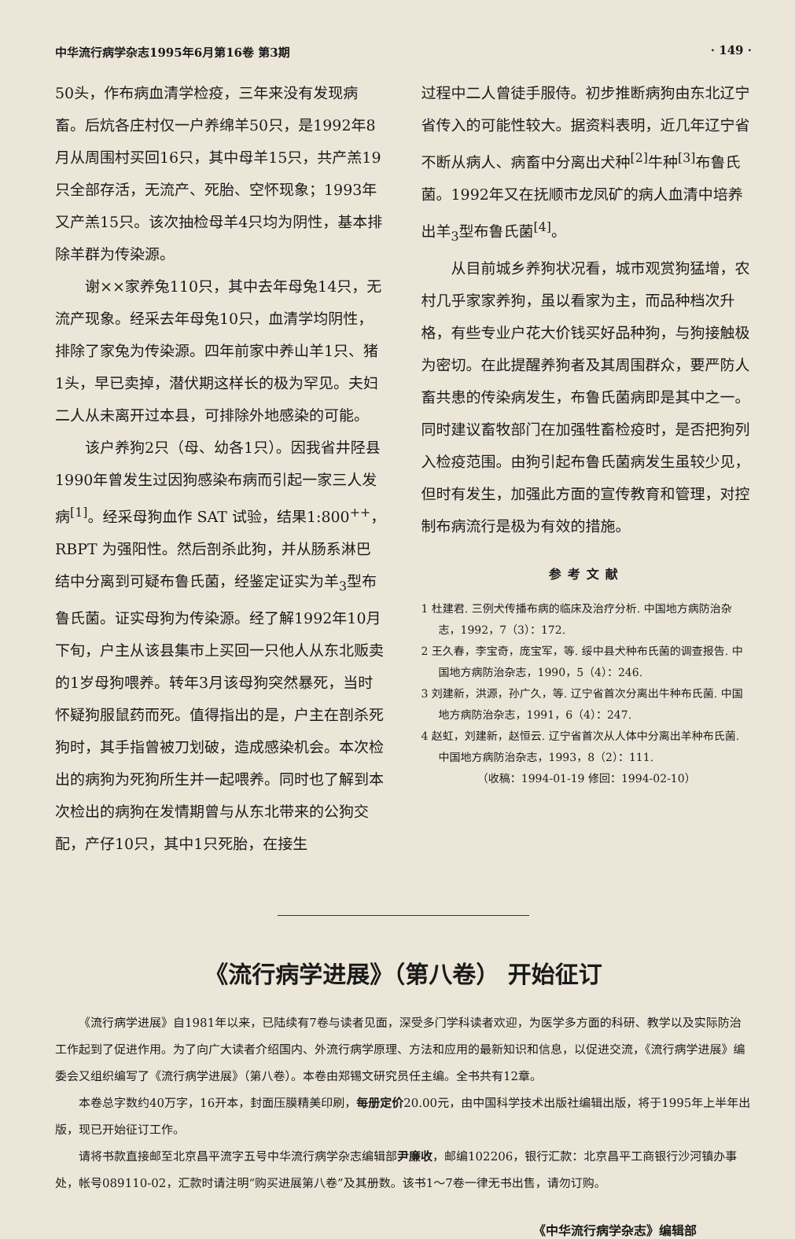中华流行病学杂志1995年6月第16卷 第3期 · 149 ·
50头，作布病血清学检疫，三年来没有发现病畜。后炕各庄村仅一户养绵羊50只，是1992年8月从周围村买回16只，其中母羊15只，共产羔19只全部存活，无流产、死胎、空怀现象；1993年又产羔15只。该次抽检母羊4只均为阴性，基本排除羊群为传染源。
谢××家养兔110只，其中去年母兔14只，无流产现象。经采去年母兔10只，血清学均阴性，排除了家兔为传染源。四年前家中养山羊1只、猪1头，早已卖掉，潜伏期这样长的极为罕见。夫妇二人从未离开过本县，可排除外地感染的可能。
该户养狗2只（母、幼各1只）。因我省井陉县1990年曾发生过因狗感染布病而引起一家三人发病<sup>[1]</sup>。经采母狗血作 SAT 试验，结果1:800<sup>++</sup>，RBPT 为强阳性。然后剖杀此狗，并从肠系淋巴结中分离到可疑布鲁氏菌，经鉴定证实为羊<sub>3</sub>型布鲁氏菌。证实母狗为传染源。经了解1992年10月下旬，户主从该县集市上买回一只他人从东北贩卖的1岁母狗喂养。转年3月该母狗突然暴死，当时怀疑狗服鼠药而死。值得指出的是，户主在剖杀死狗时，其手指曾被刀划破，造成感染机会。本次检出的病狗为死狗所生并一起喂养。同时也了解到本次检出的病狗在发情期曾与从东北带来的公狗交配，产仔10只，其中1只死胎，在接生
过程中二人曾徒手服侍。初步推断病狗由东北辽宁省传入的可能性较大。据资料表明，近几年辽宁省不断从病人、病畜中分离出犬种<sup>[2]</sup>牛种<sup>[3]</sup>布鲁氏菌。1992年又在抚顺市龙凤矿的病人血清中培养出羊<sub>3</sub>型布鲁氏菌<sup>[4]</sup>。
从目前城乡养狗状况看，城市观赏狗猛增，农村几乎家家养狗，虽以看家为主，而品种档次升格，有些专业户花大价钱买好品种狗，与狗接触极为密切。在此提醒养狗者及其周围群众，要严防人畜共患的传染病发生，布鲁氏菌病即是其中之一。同时建议畜牧部门在加强牲畜检疫时，是否把狗列入检疫范围。由狗引起布鲁氏菌病发生虽较少见，但时有发生，加强此方面的宣传教育和管理，对控制布病流行是极为有效的措施。
参考文献
1 杜建君. 三例犬传播布病的临床及治疗分析. 中国地方病防治杂志，1992，7（3）：172.
2 王久春，李宝奇，庞宝军，等. 绥中县犬种布氏菌的调查报告. 中国地方病防治杂志，1990，5（4）：246.
3 刘建新，洪源，孙广久，等. 辽宁省首次分离出牛种布氏菌. 中国地方病防治杂志，1991，6（4）：247.
4 赵虹，刘建新，赵恒云. 辽宁省首次从人体中分离出羊种布氏菌. 中国地方病防治杂志，1993，8（2）：111.
（收稿：1994-01-19 修回：1994-02-10）
《流行病学进展》（第八卷） 开始征订
《流行病学进展》自1981年以来，已陆续有7卷与读者见面，深受多门学科读者欢迎，为医学多方面的科研、教学以及实际防治工作起到了促进作用。为了向广大读者介绍国内、外流行病学原理、方法和应用的最新知识和信息，以促进交流，《流行病学进展》编委会又组织编写了《流行病学进展》（第八卷）。本卷由郑锡文研究员任主编。全书共有12章。
本卷总字数约40万字，16开本，封面压膜精美印刷，每册定价20.00元，由中国科学技术出版社编辑出版，将于1995年上半年出版，现已开始征订工作。
请将书款直接邮至北京昌平流字五号中华流行病学杂志编辑部尹廉收，邮编102206，银行汇款：北京昌平工商银行沙河镇办事处，帐号089110-02，汇款时请注明“购买进展第八卷”及其册数。该书1～7卷一律无书出售，请勿订购。
《中华流行病学杂志》编辑部